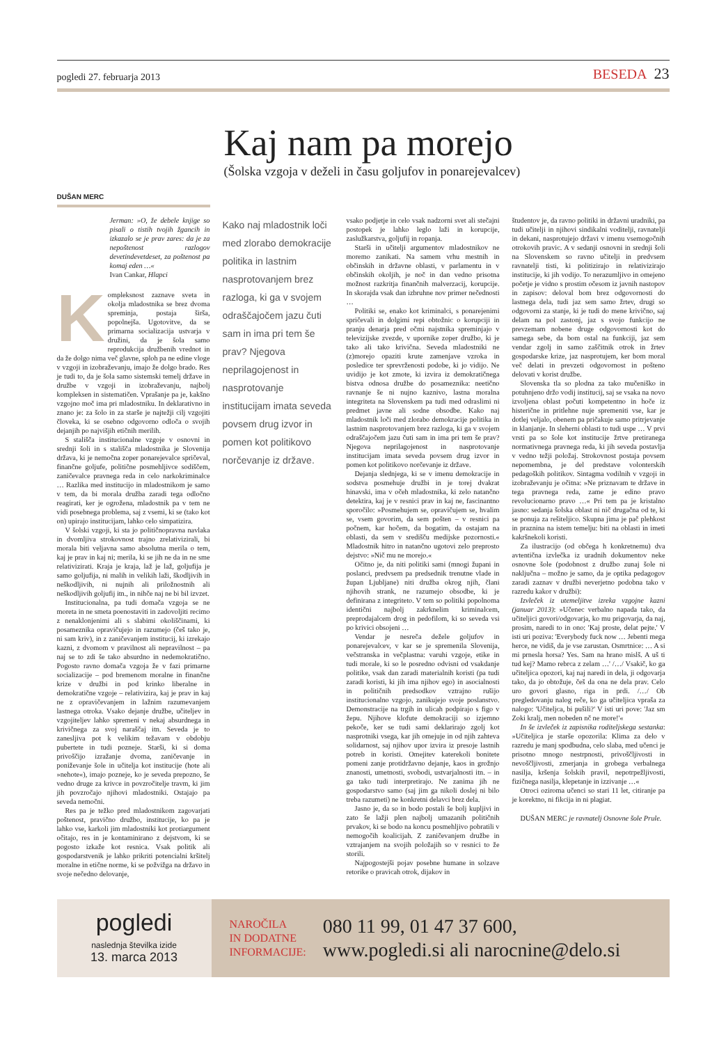pogledi 27. februarja 2013 BESEDA 23
Kaj nam pa morejo
(Šolska vzgoja v deželi in času goljufov in ponarejevalcev)
DUŠAN MERC
Jerman: »O, že debele knjige so pisali o tistih tvojih žgancih in izkazalo se je prav zares: da je za nepoštenost razlogov devetindevetdeset, za poštenost pa komaj eden …«
Ivan Cankar, Hlapci
Kompleksnost zaznave sveta in okolja mladostnika se brez dvoma spreminja, postaja širša, popolnejša. Ugotovitve, da se primarna socializacija ustvarja v družini, da je šola samo reprodukcija družbenih vrednot in da že dolgo nima več glavne, sploh pa ne edine vloge v vzgoji in izobraževanju, imajo že dolgo brado. Res je tudi to, da je šola samo sistemski temelj države in družbe v vzgoji in izobraževanju, najbolj kompleksen in sistematičen. Vprašanje pa je, kakšno vzgojno moč ima pri mladostniku. In deklarativno in znano je: za šolo in za starše je najtežji cilj vzgojiti človeka, ki se osebno odgovorno odloča o svojih dejanjih po najvišjih etičnih merilih.
S stališča institucionalne vzgoje v osnovni in srednji šoli in s stališča mladostnika je Slovenija država, ki je nemočna zoper ponarejevalce spričeval, finančne goljufe, politične posmehljivce sodiščem, zaničevalce pravnega reda in celo narkokriminalce … Razlika med institucijo in mladostnikom je samo v tem, da bi morala družba zaradi tega odločno reagirati, ker je ogrožena, mladostnik pa v tem ne vidi posebnega problema, saj z vsemi, ki se (tako kot on) upirajo institucijam, lahko celo simpatizira.
V šolski vzgoji, ki sta jo politično­pravna navlaka in dvomljiva strokovnost trajno zrelativizirali, bi morala biti veljavna samo absolutna merila o tem, kaj je prav in kaj ni; merila, ki se jih ne da in ne sme relativizirati. Kraja je kraja, laž je laž, goljufija je samo goljufija, ni malih in velikih laži, škodljivih in neškodljivih, ni nujnih ali priložnostnih ali neškodljivih goljufij itn., in nihče naj ne bi bil izvzet.
Institucionalna, pa tudi domača vzgoja se ne moreta in ne smeta poenostaviti in zadovoljiti recimo z nenaklonjenimi ali s slabimi okoliščinami, ki posameznika opravičujejo in razumejo (češ tako je, ni sam kriv), in z zaničevanjem institucij, ki izrekajo kazni, z dvomom v pravilnost ali nepravilnost – pa naj se to zdi še tako absurdno in nedemokratično. Pogosto ravno domača vzgoja že v fazi primarne socializacije – pod bremenom moralne in finančne krize v družbi in pod krinko liberalne in demokratične vzgoje – relativizira, kaj je prav in kaj ne z opravičevanjem in lažnim razumevanjem lastnega otroka. Vsako dejanje družbe, učiteljev in vzgojiteljev lahko spremeni v nekaj absurdnega in krivičnega za svoj naraščaj itn. Seveda je to zanesljiva pot k velikim težavam v obdobju pubertete in tudi pozneje. Starši, ki si doma privoščijo izražanje dvoma, zaničevanje in poniževanje šole in učitelja kot institucije (hote ali »nehote«), imajo pozneje, ko je seveda prepozno, še vedno druge za krivce in povzročitelje travm, ki jim jih povzročajo njihovi mladostniki. Ostajajo pa seveda nemočni.
Res pa je težko pred mladostnikom zagovarjati poštenost, pravično družbo, institucije, ko pa je lahko vse, karkoli jim mladostniki kot protiargument očitajo, res in je kontaminirano z dejstvom, ki se pogosto izkaže kot resnica. Vsak politik ali gospodarstvenik je lahko prikriti potencialni kršitelj moralne in etične norme, ki se požvižga na državo in svoje nečedno delovanje,
Kako naj mladostnik loči med zlorabo demokracije politika in lastnim nasprotovanjem brez razloga, ki ga v svojem odraščajočem jazu čuti sam in ima pri tem še prav? Njegova neprilagojenost in nasprotovanje institucijam imata seveda povsem drug izvor in pomen kot politikovo norčevanje iz države.
vsako podjetje in celo vsak nadzorni svet ali stečajni postopek je lahko leglo laži in korupcije, zaslužkarstva, goljufij in ropanja.
Starši in učitelji argumentov mladostnikov ne moremo zanikati. Na samem vrhu mestnih in občinskih in državne oblasti, v parlamentu in v občinskih okoljih, je noč in dan vedno prisotna možnost razkritja finančnih malverzacij, korupcije. In skorajda vsak dan izbruhne nov primer nečednosti …
Politiki se, enako kot kriminalci, s ponarejenimi spričevali in dolgimi repi obtožnic o korupciji in pranju denarja pred očmi najstnika spreminjajo v televizijske zvezde, v upornike zoper družbo, ki je tako ali tako krivična. Seveda mladostniki ne (z)morejo opaziti krute zamenjave vzroka in posledice ter sprevrženosti podobe, ki jo vidijo. Ne uvidijo je kot zmote, ki izvira iz demokratičnega bistva odnosa družbe do posameznika: neetično ravnanje še ni nujno kaznivo, lastna moralna integriteta na Slovenskem pa tudi med odraslimi ni predmet javne ali sodne obsodbe. Kako naj mladostnik loči med zlorabo demokracije politika in lastnim nasprotovanjem brez razloga, ki ga v svojem odraščajočem jazu čuti sam in ima pri tem še prav? Njegova neprilagojenost in nasprotovanje institucijam imata seveda povsem drug izvor in pomen kot politikovo norčevanje iz države.
Dejanja slednjega, ki se v imenu demokracije in sodstva posmehuje družbi in je torej dvakrat hinavski, ima v očeh mladostnika, ki zelo natančno detektira, kaj je v resnici prav in kaj ne, fascinantno sporočilo: »Posmehujem se, opravičujem se, hvalim se, vsem govorim, da sem pošten – v resnici pa počnem, kar hočem, da bogatim, da ostajam na oblasti, da sem v središču medijske pozornosti.« Mladostnik hitro in natančno ugotovi zelo preprosto dejstvo: »Nič mu ne morejo.«
Očitno je, da niti politiki sami (mnogi župani in poslanci, predvsem pa predsednik trenutne vlade in župan Ljubljane) niti družba okrog njih, člani njihovih strank, ne razumejo obsodbe, ki je definirana z integriteto. V tem so politiki popolnoma identični najbolj zakrknelim kriminalcem, preprodajalcem drog in pedofilom, ki so seveda vsi po krivici obsojeni …
Vendar je nesreča dežele goljufov in ponarejevalcev, v kar se je spremenila Slovenija, večstranska in večplastna: varuhi vzgoje, etike in tudi morale, ki so le posredno odvisni od vsakdanje politike, vsak dan zaradi materialnih koristi (pa tudi zaradi koristi, ki jih ima njihov ego) in asocialnosti in političnih predsodkov vztrajno rušijo institucionalno vzgojo, zanikujejo svoje poslanstvo. Demonstracije na trgih in ulicah podpirajo s figo v žepu. Njihove klofute demokraciji so izjemno pekoče, ker se tudi sami deklarirajo zgolj kot nasprotniki vsega, kar jih omejuje in od njih zahteva solidarnost, saj njihov upor izvira iz presoje lastnih potreb in koristi. Omejitev katerekoli bonitete pomeni zanje protidržavno dejanje, kaos in grožnjo znanosti, umetnosti, svobodi, ustvarjalnosti itn. – in ga tako tudi interpretirajo. Ne zanima jih ne gospodarstvo samo (saj jim ga nikoli doslej ni bilo treba razumeti) ne konkretni delavci brez dela.
Jasno je, da so in bodo postali še bolj kupljivi in zato še lažji plen najbolj umazanih političnih prvakov, ki se bodo na koncu posmehljivo pobratili v nemogočih koalicijah. Z zaničevanjem družbe in vztrajanjem na svojih položajih so v resnici to že storili.
Najpogostejši pojav posebne humane in solzave retorike o pravicah otrok, dijakov in
študentov je, da ravno politiki in državni uradniki, pa tudi učitelji in njihovi sindikalni voditelji, ravnatelji in dekani, nasprotujejo državi v imenu vsemogočnih otrokovih pravic. A v sedanji osnovni in srednji šoli na Slovenskem so ravno učitelji in predvsem ravnatelji tisti, ki politizirajo in relativizirajo institucije, ki jih vodijo. To nerazumljivo in omejeno početje je vidno s prostim očesom iz javnih nastopov in zapisov: deloval bom brez odgovornosti do lastnega dela, tudi jaz sem samo žrtev, drugi so odgovorni za stanje, ki je tudi do mene krivično, saj delam na pol zastonj, jaz s svojo funkcijo ne prevzemam nobene druge odgovornosti kot do samega sebe, da bom ostal na funkciji, jaz sem vendar zgolj in samo zaščitnik otrok in žrtev gospodarske krize, jaz nasprotujem, ker bom moral več delati in prevzeti odgovornost in pošteno delovati v korist družbe.
Slovenska tla so plodna za tako mučeniško in potuhnjeno držo vodij institucij, saj se vsaka na novo izvoljena oblast počuti kompetentno in hoče iz histerične in pritlehne nuje spremeniti vse, kar je dotlej veljalo, obenem pa pričakuje samo pritrjevanje in klanjanje. In sleherni oblasti to tudi uspe … V prvi vrsti pa so šole kot institucije žrtve pretiranega normativnega pravnega reda, ki jih seveda postavlja v vedno težji položaj. Strokovnost postaja povsem nepomembna, je del predstave volonterskih pedagoških politikov. Sintagma vodilnih v vzgoji in izobraževanju je očitna: »Ne priznavam te države in tega pravnega reda, zame je edino pravo revolucionarno pravo …« Pri tem pa je kristalno jasno: sedanja šolska oblast ni nič drugačna od te, ki se ponuja za rešiteljico. Skupna jima je pač plehkost in praznina na istem temelju: biti na oblasti in imeti kakršnekoli koristi.
Za ilustracijo (od občega h konkretnemu) dva avtentična izvlečka iz uradnih dokumentov neke osnovne šole (podobnost z družbo zunaj šole ni naključna – možno je samo, da je optika pedagogov zaradi zaznav v družbi neverjetno podobna tako v razredu kakor v družbi):
Izvleček iz utemeljitve izreka vzgojne kazni (januar 2013): »Učenec verbalno napada tako, da učiteljici govori/odgovarja, ko mu prigovarja, da naj, prosim, naredi to in ono: 'Kaj proste, delat pejte.' V isti uri poziva: 'Everybody fuck now … Jebenti mega herce, ne vidiš, da je vse zarustan. Osmrtnice: … A si mi prnesla horsa? Yes. Sam na hrano mislš. A uš ti tud kej? Mamo rebrca z zelam …' /…/ Vsakič, ko ga učiteljica opozori, kaj naj naredi in dela, ji odgovarja tako, da jo obtožuje, češ da ona ne dela prav. Celo uro govori glasno, riga in prdi. /…/ Ob pregledovanju nalog reče, ko ga učiteljica vpraša za nalogo: 'Učiteljca, bi pušili?' V isti uri pove: 'Jaz sm Zoki kralj, men nobeden nč ne more!'«
In še izvleček iz zapisnika roditeljskega sestanka: »Učiteljica je starše opozorila: Klima za delo v razredu je manj spodbudna, celo slaba, med učenci je prisotno mnogo nestrpnosti, privoščljivosti in nevoščljivosti, zmerjanja in grobega verbalnega nasilja, kršenja šolskih pravil, nepotrpežljivosti, fizičnega nasilja, klepetanje in izzivanje …«
Otroci oziroma učenci so stari 11 let, citiranje pa je korektno, ni fikcija in ni plagiat.
DUŠAN MERC je ravnatelj Osnovne šole Prule.
pogledi
naslednja številka izide
13. marca 2013
NAROČILA
IN DODATNE
INFORMACIJE:
080 11 99, 01 47 37 600,
www.pogledi.si ali narocnine@delo.si